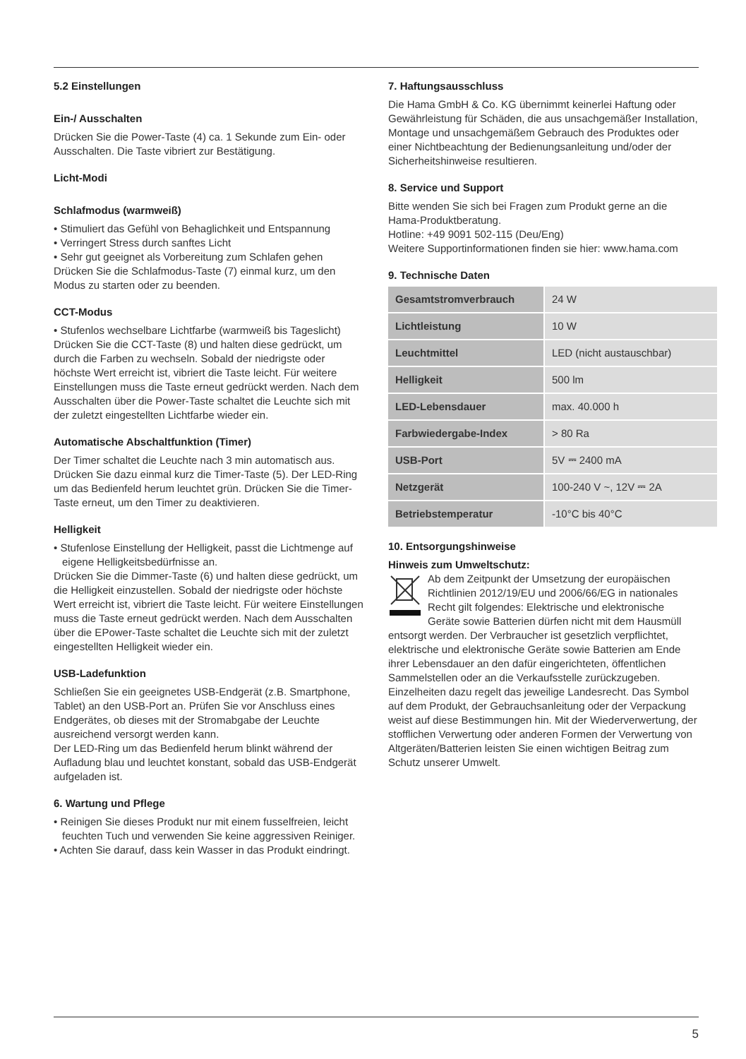5.2 Einstellungen
Ein-/ Ausschalten
Drücken Sie die Power-Taste (4) ca. 1 Sekunde zum Ein- oder Ausschalten. Die Taste vibriert zur Bestätigung.
Licht-Modi
Schlafmodus (warmweiß)
• Stimuliert das Gefühl von Behaglichkeit und Entspannung
• Verringert Stress durch sanftes Licht
• Sehr gut geeignet als Vorbereitung zum Schlafen gehen
Drücken Sie die Schlafmodus-Taste (7) einmal kurz, um den Modus zu starten oder zu beenden.
CCT-Modus
• Stufenlos wechselbare Lichtfarbe (warmweiß bis Tageslicht)
Drücken Sie die CCT-Taste (8) und halten diese gedrückt, um durch die Farben zu wechseln. Sobald der niedrigste oder höchste Wert erreicht ist, vibriert die Taste leicht. Für weitere Einstellungen muss die Taste erneut gedrückt werden. Nach dem Ausschalten über die Power-Taste schaltet die Leuchte sich mit der zuletzt eingestellten Lichtfarbe wieder ein.
Automatische Abschaltfunktion (Timer)
Der Timer schaltet die Leuchte nach 3 min automatisch aus. Drücken Sie dazu einmal kurz die Timer-Taste (5). Der LED-Ring um das Bedienfeld herum leuchtet grün. Drücken Sie die Timer-Taste erneut, um den Timer zu deaktivieren.
Helligkeit
• Stufenlose Einstellung der Helligkeit, passt die Lichtmenge auf eigene Helligkeitsbedürfnisse an.
Drücken Sie die Dimmer-Taste (6) und halten diese gedrückt, um die Helligkeit einzustellen. Sobald der niedrigste oder höchste Wert erreicht ist, vibriert die Taste leicht. Für weitere Einstellungen muss die Taste erneut gedrückt werden. Nach dem Ausschalten über die EPower-Taste schaltet die Leuchte sich mit der zuletzt eingestellten Helligkeit wieder ein.
USB-Ladefunktion
Schließen Sie ein geeignetes USB-Endgerät (z.B. Smartphone, Tablet) an den USB-Port an. Prüfen Sie vor Anschluss eines Endgerätes, ob dieses mit der Stromabgabe der Leuchte ausreichend versorgt werden kann.
Der LED-Ring um das Bedienfeld herum blinkt während der Aufladung blau und leuchtet konstant, sobald das USB-Endgerät aufgeladen ist.
6. Wartung und Pflege
• Reinigen Sie dieses Produkt nur mit einem fusselfreien, leicht feuchten Tuch und verwenden Sie keine aggressiven Reiniger.
• Achten Sie darauf, dass kein Wasser in das Produkt eindringt.
7. Haftungsausschluss
Die Hama GmbH & Co. KG übernimmt keinerlei Haftung oder Gewährleistung für Schäden, die aus unsachgemäßer Installation, Montage und unsachgemäßem Gebrauch des Produktes oder einer Nichtbeachtung der Bedienungsanleitung und/oder der Sicherheitshinweise resultieren.
8. Service und Support
Bitte wenden Sie sich bei Fragen zum Produkt gerne an die Hama-Produktberatung.
Hotline: +49 9091 502-115 (Deu/Eng)
Weitere Supportinformationen finden sie hier: www.hama.com
9. Technische Daten
| Gesamtstromverbrauch | 24 W |
| Lichtleistung | 10 W |
| Leuchtmittel | LED (nicht austauschbar) |
| Helligkeit | 500 lm |
| LED-Lebensdauer | max. 40.000 h |
| Farbwiedergabe-Index | > 80 Ra |
| USB-Port | 5V ⎓ 2400 mA |
| Netzgerät | 100-240 V ~, 12V ⎓ 2A |
| Betriebstemperatur | -10°C bis 40°C |
10. Entsorgungshinweise
Hinweis zum Umweltschutz:
Ab dem Zeitpunkt der Umsetzung der europäischen Richtlinien 2012/19/EU und 2006/66/EG in nationales Recht gilt folgendes: Elektrische und elektronische Geräte sowie Batterien dürfen nicht mit dem Hausmüll entsorgt werden. Der Verbraucher ist gesetzlich verpflichtet, elektrische und elektronische Geräte sowie Batterien am Ende ihrer Lebensdauer an den dafür eingerichteten, öffentlichen Sammelstellen oder an die Verkaufsstelle zurückzugeben. Einzelheiten dazu regelt das jeweilige Landesrecht. Das Symbol auf dem Produkt, der Gebrauchsanleitung oder der Verpackung weist auf diese Bestimmungen hin. Mit der Wiederverwertung, der stofflichen Verwertung oder anderen Formen der Verwertung von Altgeräten/Batterien leisten Sie einen wichtigen Beitrag zum Schutz unserer Umwelt.
5